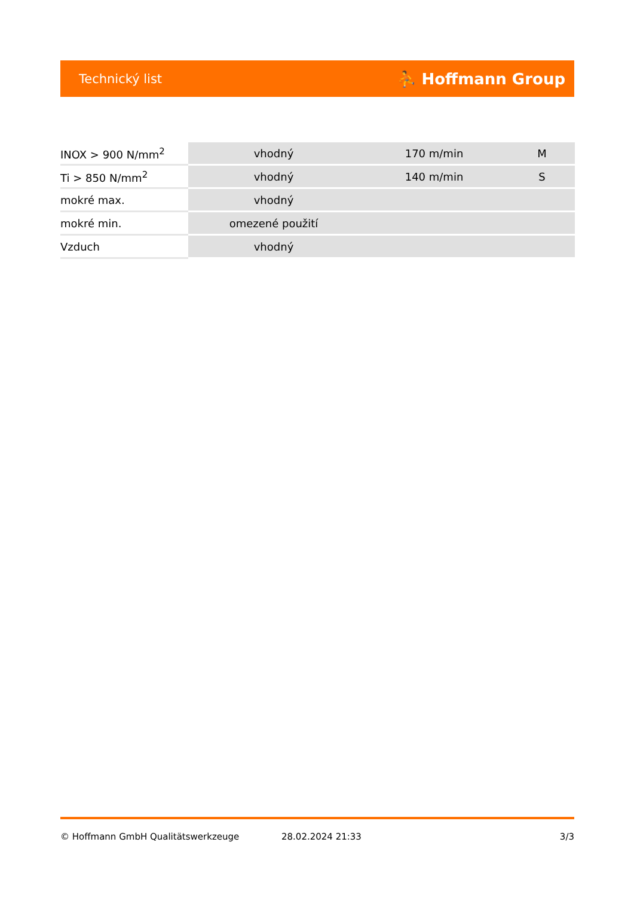Technický list ⛹ Hoffmann Group
| INOX > 900 N/mm<sup>2</sup> | vhodný | 170 m/min | M |
| Ti > 850 N/mm<sup>2</sup> | vhodný | 140 m/min | S |
| mokré max. | vhodný | | |
| mokré min. | omezené použití | | |
| Vzduch | vhodný | | |
© Hoffmann GmbH Qualitätswerkzeuge 28.02.2024 21:33 3/3